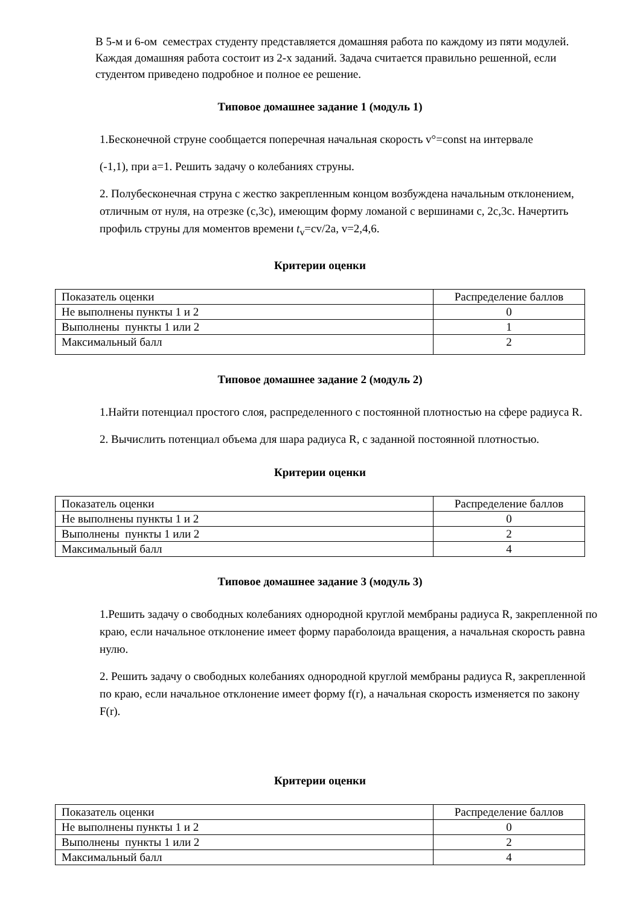В 5-м и 6-ом семестрах студенту представляется домашняя работа по каждому из пяти модулей. Каждая домашняя работа состоит из 2-х заданий. Задача считается правильно решенной, если студентом приведено подробное и полное ее решение.
Типовое домашнее задание 1 (модуль 1)
1.Бесконечной струне сообщается поперечная начальная скорость v°=const на интервале
(-1,1), при a=1. Решить задачу о колебаниях струны.
2. Полубесконечная струна с жестко закрепленным концом возбуждена начальным отклонением, отличным от нуля, на отрезке (c,3c), имеющим форму ломаной с вершинами c, 2c,3c. Начертить профиль струны для моментов времени t<sub>v</sub>=cv/2a, v=2,4,6.
Критерии оценки
| Показатель оценки | Распределение баллов |
| Не выполнены пункты 1 и 2 | 0 |
| Выполнены пункты 1 или 2 | 1 |
| Максимальный балл | 2 |
Типовое домашнее задание 2 (модуль 2)
1.Найти потенциал простого слоя, распределенного с постоянной плотностью на сфере радиуса R.
2. Вычислить потенциал объема для шара радиуса R, с заданной постоянной плотностью.
Критерии оценки
| Показатель оценки | Распределение баллов |
| Не выполнены пункты 1 и 2 | 0 |
| Выполнены пункты 1 или 2 | 2 |
| Максимальный балл | 4 |
Типовое домашнее задание 3 (модуль 3)
1.Решить задачу о свободных колебаниях однородной круглой мембраны радиуса R, закрепленной по краю, если начальное отклонение имеет форму параболоида вращения, а начальная скорость равна нулю.
2. Решить задачу о свободных колебаниях однородной круглой мембраны радиуса R, закрепленной по краю, если начальное отклонение имеет форму f(r), а начальная скорость изменяется по закону F(r).
Критерии оценки
| Показатель оценки | Распределение баллов |
| Не выполнены пункты 1 и 2 | 0 |
| Выполнены пункты 1 или 2 | 2 |
| Максимальный балл | 4 |